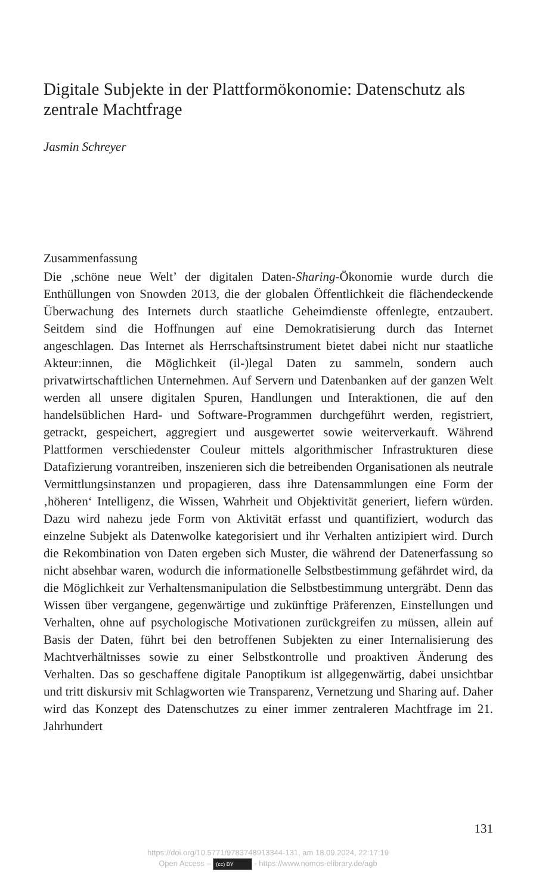Digitale Subjekte in der Plattformökonomie: Datenschutz als zentrale Machtfrage
Jasmin Schreyer
Zusammenfassung
Die ‚schöne neue Welt’ der digitalen Daten-Sharing-Ökonomie wurde durch die Enthüllungen von Snowden 2013, die der globalen Öffentlichkeit die flächendeckende Überwachung des Internets durch staatliche Geheimdienste offenlegte, entzaubert. Seitdem sind die Hoffnungen auf eine Demokratisierung durch das Internet angeschlagen. Das Internet als Herrschaftsinstrument bietet dabei nicht nur staatliche Akteur:innen, die Möglichkeit (il-)legal Daten zu sammeln, sondern auch privatwirtschaftlichen Unternehmen. Auf Servern und Datenbanken auf der ganzen Welt werden all unsere digitalen Spuren, Handlungen und Interaktionen, die auf den handelsüblichen Hard- und Software-Programmen durchgeführt werden, registriert, getrackt, gespeichert, aggregiert und ausgewertet sowie weiterverkauft. Während Plattformen verschiedenster Couleur mittels algorithmischer Infrastrukturen diese Datafizierung vorantreiben, inszenieren sich die betreibenden Organisationen als neutrale Vermittlungsinstanzen und propagieren, dass ihre Datensammlungen eine Form der ‚höheren‘ Intelligenz, die Wissen, Wahrheit und Objektivität generiert, liefern würden. Dazu wird nahezu jede Form von Aktivität erfasst und quantifiziert, wodurch das einzelne Subjekt als Datenwolke kategorisiert und ihr Verhalten antizipiert wird. Durch die Rekombination von Daten ergeben sich Muster, die während der Datenerfassung so nicht absehbar waren, wodurch die informationelle Selbstbestimmung gefährdet wird, da die Möglichkeit zur Verhaltensmanipulation die Selbstbestimmung untergräbt. Denn das Wissen über vergangene, gegenwärtige und zukünftige Präferenzen, Einstellungen und Verhalten, ohne auf psychologische Motivationen zurückgreifen zu müssen, allein auf Basis der Daten, führt bei den betroffenen Subjekten zu einer Internalisierung des Machtverhältnisses sowie zu einer Selbstkontrolle und proaktiven Änderung des Verhalten. Das so geschaffene digitale Panoptikum ist allgegenwärtig, dabei unsichtbar und tritt diskursiv mit Schlagworten wie Transparenz, Vernetzung und Sharing auf. Daher wird das Konzept des Datenschutzes zu einer immer zentraleren Machtfrage im 21. Jahrhundert
131
https://doi.org/10.5771/9783748913344-131, am 18.09.2024, 22:17:19
Open Access – (cc) BY - https://www.nomos-elibrary.de/agb